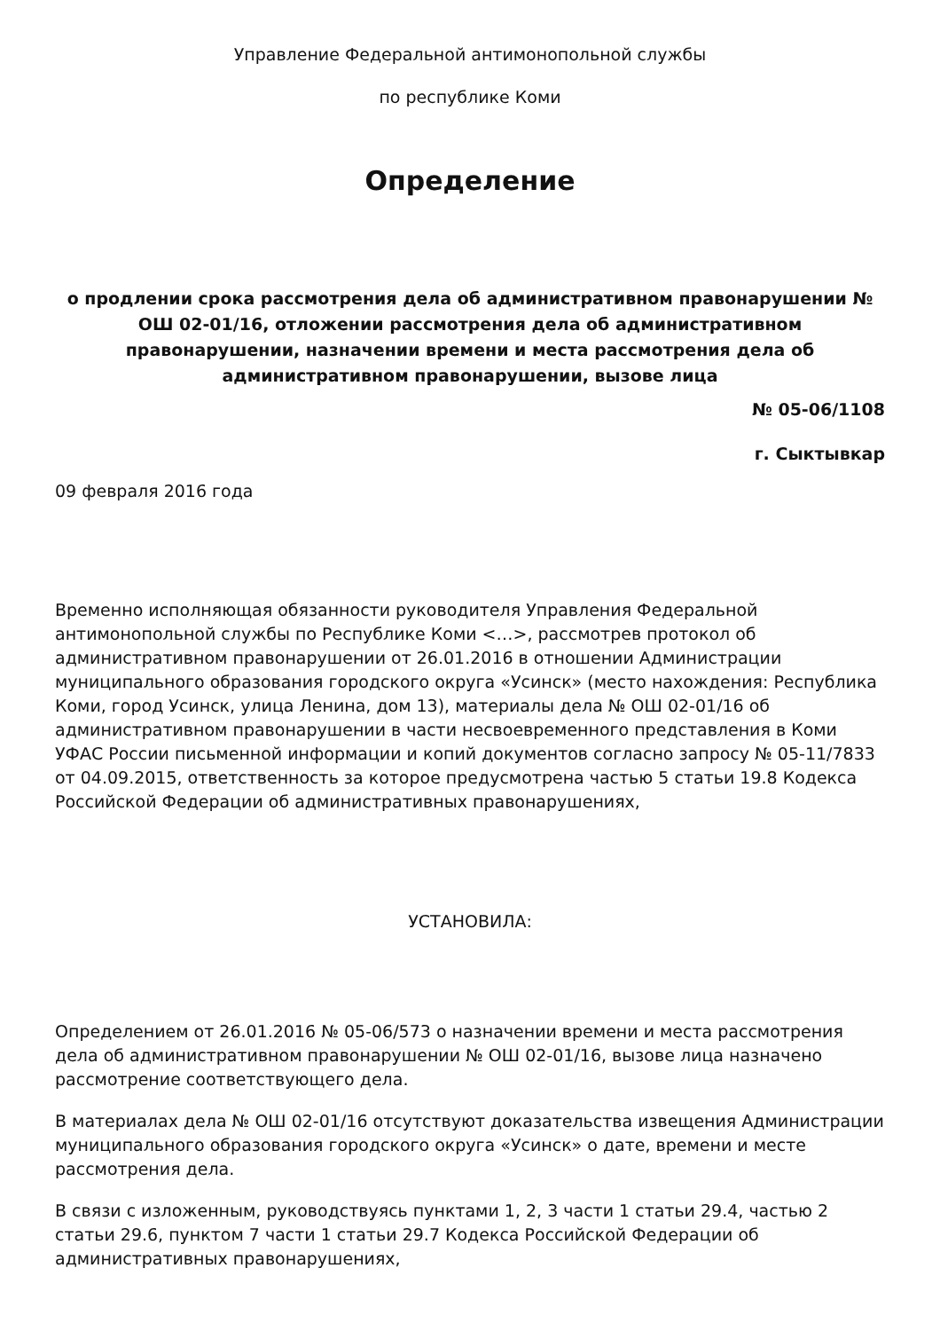Управление Федеральной антимонопольной службы
по республике Коми
Определение
о продлении срока рассмотрения дела об административном правонарушении № ОШ 02-01/16, отложении рассмотрения дела об административном правонарушении, назначении времени и места рассмотрения дела об административном правонарушении, вызове лица
№ 05-06/1108
г. Сыктывкар
09 февраля 2016 года
Временно исполняющая обязанности руководителя Управления Федеральной антимонопольной службы по Республике Коми <…>, рассмотрев протокол об административном правонарушении от 26.01.2016 в отношении Администрации муниципального образования городского округа «Усинск» (место нахождения: Республика Коми, город Усинск, улица Ленина, дом 13), материалы дела № ОШ 02-01/16 об административном правонарушении в части несвоевременного представления в Коми УФАС России письменной информации и копий документов согласно запросу № 05-11/7833 от 04.09.2015, ответственность за которое предусмотрена частью 5 статьи 19.8 Кодекса Российской Федерации об административных правонарушениях,
УСТАНОВИЛА:
Определением от 26.01.2016 № 05-06/573 о назначении времени и места рассмотрения дела об административном правонарушении № ОШ 02-01/16, вызове лица назначено рассмотрение соответствующего дела.
В материалах дела № ОШ 02-01/16 отсутствуют доказательства извещения Администрации муниципального образования городского округа «Усинск» о дате, времени и месте рассмотрения дела.
В связи с изложенным, руководствуясь пунктами 1, 2, 3 части 1 статьи 29.4, частью 2 статьи 29.6, пунктом 7 части 1 статьи 29.7 Кодекса Российской Федерации об административных правонарушениях,